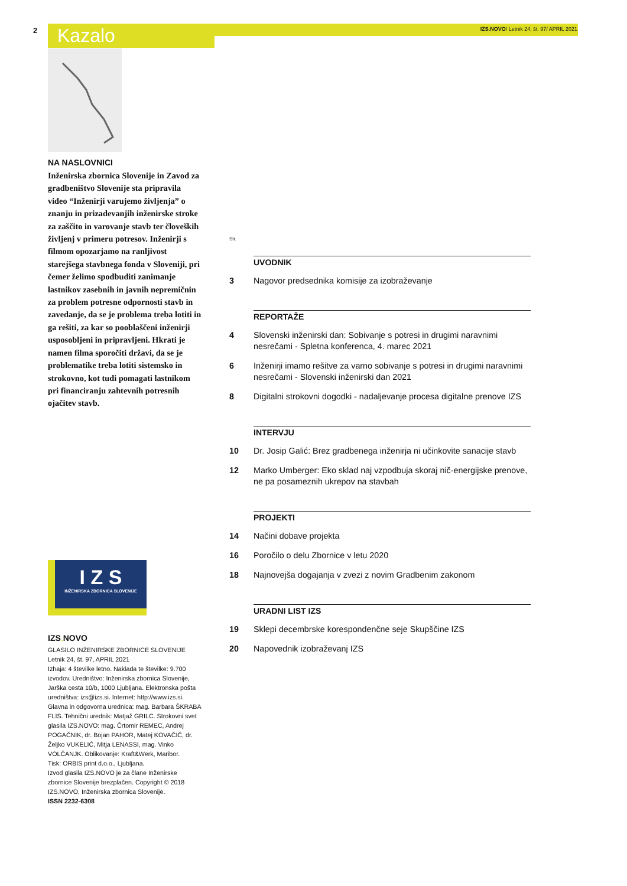2 Kazalo
IZS.NOVO/ Letnik 24, št. 97/ APRIL 2021
NA NASLOVNICI
Inženirska zbornica Slovenije in Zavod za gradbeništvo Slovenije sta pripravila video “Inženirji varujemo življenja” o znanju in prizadevanjih inženirske stroke za zaščito in varovanje stavb ter človeških življenj v primeru potresov. Inženirji s filmom opozarjamo na ranljivost starejšega stavbnega fonda v Sloveniji, pri čemer želimo spodbuditi zanimanje lastnikov zasebnih in javnih nepremičnin za problem potresne odpornosti stavb in zavedanje, da se je problema treba lotiti in ga rešiti, za kar so pooblaščeni inženirji usposobljeni in pripravljeni. Hkrati je namen filma sporočiti državi, da se je problematike treba lotiti sistemsko in strokovno, kot tudi pomagati lastnikom pri financiranju zahtevnih potresnih ojačitev stavb.
I Z S
INŽENIRSKA ZBORNICA SLOVENIJE
IZS. NOVO
GLASILO INŽENIRSKE ZBORNICE SLOVENIJE
Letnik 24, št. 97, APRIL 2021
Izhaja: 4 številke letno. Naklada te številke: 9.700 izvodov. Uredništvo: Inženirska zbornica Slovenije, Jarška cesta 10/b, 1000 Ljubljana. Elektronska pošta uredništva: izs@izs.si. Internet: http://www.izs.si. Glavna in odgovorna urednica: mag. Barbara ŠKRABA FLIS. Tehnični urednik: Matjaž GRILC. Strokovni svet glasila IZS.NOVO: mag. Črtomir REMEC, Andrej POGAČNIK, dr. Bojan PAHOR, Matej KOVAČIČ, dr. Željko VUKELIĆ, Mitja LENASSI, mag. Vinko VOLČANJK. Oblikovanje: Kraft&Werk, Maribor.
Tisk: ORBIS print d.o.o., Ljubljana.
Izvod glasila IZS.NOVO je za člane Inženirske zbornice Slovenije brezplačen. Copyright © 2018 IZS.NOVO, Inženirska zbornica Slovenije.
ISSN 2232-6308
Str.
UVODNIK
3 Nagovor predsednika komisije za izobraževanje
REPORTAŽE
4 Slovenski inženirski dan: Sobivanje s potresi in drugimi naravnimi nesrečami - Spletna konferenca, 4. marec 2021
6 Inženirji imamo rešitve za varno sobivanje s potresi in drugimi naravnimi nesrečami - Slovenski inženirski dan 2021
8 Digitalni strokovni dogodki - nadaljevanje procesa digitalne prenove IZS
INTERVJU
10 Dr. Josip Galić: Brez gradbenega inženirja ni učinkovite sanacije stavb
12 Marko Umberger: Eko sklad naj vzpodbuja skoraj nič-energijske prenove, ne pa posameznih ukrepov na stavbah
PROJEKTI
14 Načini dobave projekta
16 Poročilo o delu Zbornice v letu 2020
18 Najnovejša dogajanja v zvezi z novim Gradbenim zakonom
URADNI LIST IZS
19 Sklepi decembrske korespondenčne seje Skupščine IZS
20 Napovednik izobraževanj IZS